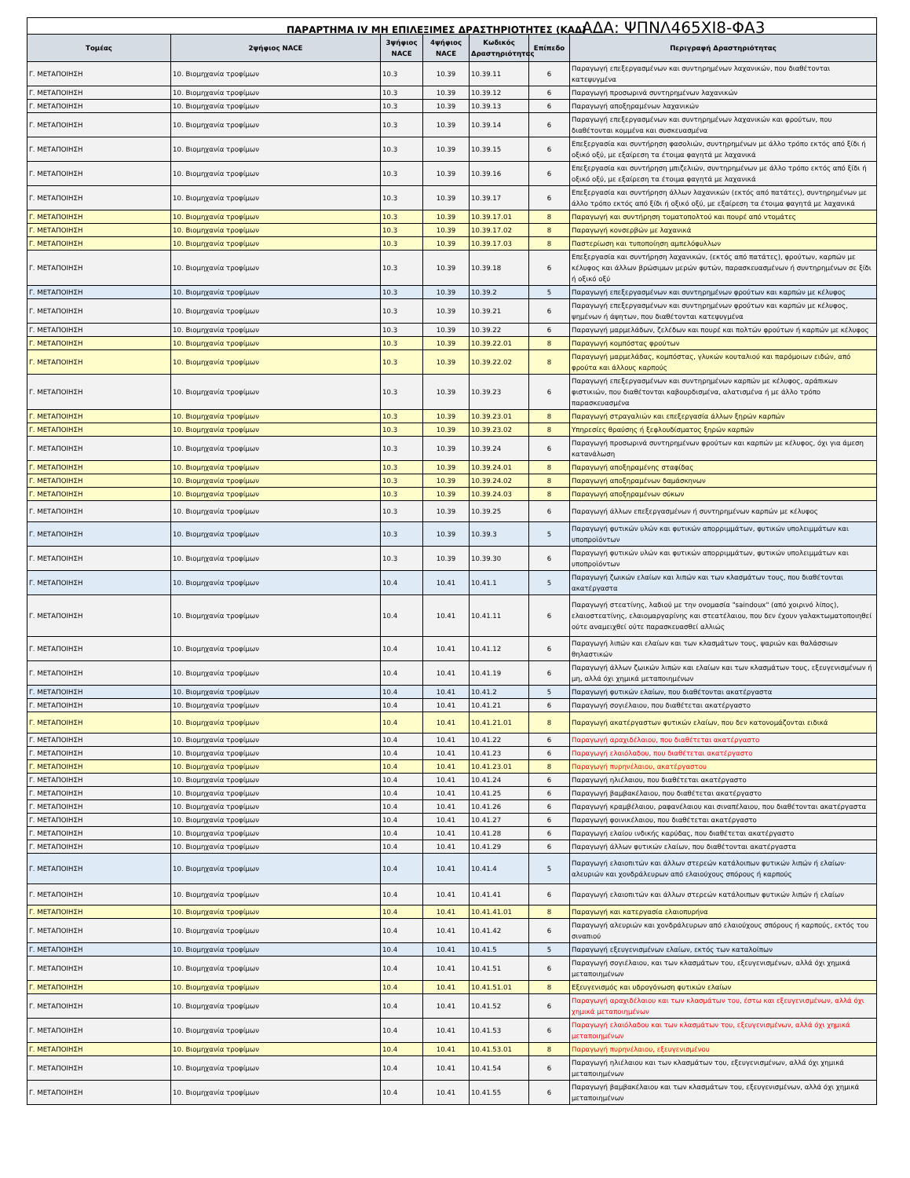ΠΑΡΑΡΤΗΜΑ IV ΜΗ ΕΠΙΛΕΞΙΜΕΣ ΔΡΑΣΤΗΡΙΟΤΗΤΕΣ (ΚΑΔ) ΑΔΑ: ΨΠΝΛ465ΧΙ8-ΦΑ3
| Τομέας | 2ψήφιος NACE | 3ψήφιος NACE | 4ψήφιος NACE | Κωδικός Δραστηριότητας | Επίπεδο | Περιγραφή Δραστηριότητας |
| --- | --- | --- | --- | --- | --- | --- |
| Γ. ΜΕΤΑΠΟΙΗΣΗ | 10. Βιομηχανία τροφίμων | 10.3 | 10.39 | 10.39.11 | 6 | Παραγωγή επεξεργασμένων και συντηρημένων λαχανικών, που διαθέτονται κατεψυγμένα |
| Γ. ΜΕΤΑΠΟΙΗΣΗ | 10. Βιομηχανία τροφίμων | 10.3 | 10.39 | 10.39.12 | 6 | Παραγωγή προσωρινά συντηρημένων λαχανικών |
| Γ. ΜΕΤΑΠΟΙΗΣΗ | 10. Βιομηχανία τροφίμων | 10.3 | 10.39 | 10.39.13 | 6 | Παραγωγή αποξηραμένων λαχανικών |
| Γ. ΜΕΤΑΠΟΙΗΣΗ | 10. Βιομηχανία τροφίμων | 10.3 | 10.39 | 10.39.14 | 6 | Παραγωγή επεξεργασμένων και συντηρημένων λαχανικών και φρούτων, που διαθέτονται κομμένα και συσκευασμένα |
| Γ. ΜΕΤΑΠΟΙΗΣΗ | 10. Βιομηχανία τροφίμων | 10.3 | 10.39 | 10.39.15 | 6 | Επεξεργασία και συντήρηση φασολιών, συντηρημένων με άλλο τρόπο εκτός από ξίδι ή οξικό οξύ, με εξαίρεση τα έτοιμα φαγητά με λαχανικά |
| Γ. ΜΕΤΑΠΟΙΗΣΗ | 10. Βιομηχανία τροφίμων | 10.3 | 10.39 | 10.39.16 | 6 | Επεξεργασία και συντήρηση μπιζελιών, συντηρημένων με άλλο τρόπο εκτός από ξίδι ή οξικό οξύ, με εξαίρεση τα έτοιμα φαγητά με λαχανικά |
| Γ. ΜΕΤΑΠΟΙΗΣΗ | 10. Βιομηχανία τροφίμων | 10.3 | 10.39 | 10.39.17 | 6 | Επεξεργασία και συντήρηση άλλων λαχανικών (εκτός από πατάτες), συντηρημένων με άλλο τρόπο εκτός από ξίδι ή οξικό οξύ, με εξαίρεση τα έτοιμα φαγητά με λαχανικά |
| Γ. ΜΕΤΑΠΟΙΗΣΗ | 10. Βιομηχανία τροφίμων | 10.3 | 10.39 | 10.39.17.01 | 8 | Παραγωγή και συντήρηση τοματοπολτού και πουρέ από ντομάτες |
| Γ. ΜΕΤΑΠΟΙΗΣΗ | 10. Βιομηχανία τροφίμων | 10.3 | 10.39 | 10.39.17.02 | 8 | Παραγωγή κονσερβών με λαχανικά |
| Γ. ΜΕΤΑΠΟΙΗΣΗ | 10. Βιομηχανία τροφίμων | 10.3 | 10.39 | 10.39.17.03 | 8 | Παστερίωση και τυποποίηση αμπελόφυλλων |
| Γ. ΜΕΤΑΠΟΙΗΣΗ | 10. Βιομηχανία τροφίμων | 10.3 | 10.39 | 10.39.18 | 6 | Επεξεργασία και συντήρηση λαχανικών, (εκτός από πατάτες), φρούτων, καρπών με κέλυφος και άλλων βρώσιμων μερών φυτών, παρασκευασμένων ή συντηρημένων σε ξίδι ή οξικό οξύ |
| Γ. ΜΕΤΑΠΟΙΗΣΗ | 10. Βιομηχανία τροφίμων | 10.3 | 10.39 | 10.39.2 | 5 | Παραγωγή επεξεργασμένων και συντηρημένων φρούτων και καρπών με κέλυφος |
| Γ. ΜΕΤΑΠΟΙΗΣΗ | 10. Βιομηχανία τροφίμων | 10.3 | 10.39 | 10.39.21 | 6 | Παραγωγή επεξεργασμένων και συντηρημένων φρούτων και καρπών με κέλυφος, ψημένων ή άψητων, που διαθέτονται κατεψυγμένα |
| Γ. ΜΕΤΑΠΟΙΗΣΗ | 10. Βιομηχανία τροφίμων | 10.3 | 10.39 | 10.39.22 | 6 | Παραγωγή μαρμελάδων, ζελέδων και πουρέ και πολτών φρούτων ή καρπών με κέλυφος |
| Γ. ΜΕΤΑΠΟΙΗΣΗ | 10. Βιομηχανία τροφίμων | 10.3 | 10.39 | 10.39.22.01 | 8 | Παραγωγή κομπόστας φρούτων |
| Γ. ΜΕΤΑΠΟΙΗΣΗ | 10. Βιομηχανία τροφίμων | 10.3 | 10.39 | 10.39.22.02 | 8 | Παραγωγή μαρμελάδας, κομπόστας, γλυκών κουταλιού και παρόμοιων ειδών, από φρούτα και άλλους καρπούς |
| Γ. ΜΕΤΑΠΟΙΗΣΗ | 10. Βιομηχανία τροφίμων | 10.3 | 10.39 | 10.39.23 | 6 | Παραγωγή επεξεργασμένων και συντηρημένων καρπών με κέλυφος, αράπικων φιστικιών, που διαθέτονται καβουρδισμένα, αλατισμένα ή με άλλο τρόπο παρασκευασμένα |
| Γ. ΜΕΤΑΠΟΙΗΣΗ | 10. Βιομηχανία τροφίμων | 10.3 | 10.39 | 10.39.23.01 | 8 | Παραγωγή στραγαλιών και επεξεργασία άλλων ξηρών καρπών |
| Γ. ΜΕΤΑΠΟΙΗΣΗ | 10. Βιομηχανία τροφίμων | 10.3 | 10.39 | 10.39.23.02 | 8 | Υπηρεσίες θραύσης ή ξεφλουδίσματος ξηρών καρπών |
| Γ. ΜΕΤΑΠΟΙΗΣΗ | 10. Βιομηχανία τροφίμων | 10.3 | 10.39 | 10.39.24 | 6 | Παραγωγή προσωρινά συντηρημένων φρούτων και καρπών με κέλυφος, όχι για άμεση κατανάλωση |
| Γ. ΜΕΤΑΠΟΙΗΣΗ | 10. Βιομηχανία τροφίμων | 10.3 | 10.39 | 10.39.24.01 | 8 | Παραγωγή αποξηραμένης σταφίδας |
| Γ. ΜΕΤΑΠΟΙΗΣΗ | 10. Βιομηχανία τροφίμων | 10.3 | 10.39 | 10.39.24.02 | 8 | Παραγωγή αποξηραμένων δαμάσκηνων |
| Γ. ΜΕΤΑΠΟΙΗΣΗ | 10. Βιομηχανία τροφίμων | 10.3 | 10.39 | 10.39.24.03 | 8 | Παραγωγή αποξηραμένων σύκων |
| Γ. ΜΕΤΑΠΟΙΗΣΗ | 10. Βιομηχανία τροφίμων | 10.3 | 10.39 | 10.39.25 | 6 | Παραγωγή άλλων επεξεργασμένων ή συντηρημένων καρπών με κέλυφος |
| Γ. ΜΕΤΑΠΟΙΗΣΗ | 10. Βιομηχανία τροφίμων | 10.3 | 10.39 | 10.39.3 | 5 | Παραγωγή φυτικών υλών και φυτικών απορριμμάτων, φυτικών υπολειμμάτων και υποπροϊόντων |
| Γ. ΜΕΤΑΠΟΙΗΣΗ | 10. Βιομηχανία τροφίμων | 10.3 | 10.39 | 10.39.30 | 6 | Παραγωγή φυτικών υλών και φυτικών απορριμμάτων, φυτικών υπολειμμάτων και υποπροϊόντων |
| Γ. ΜΕΤΑΠΟΙΗΣΗ | 10. Βιομηχανία τροφίμων | 10.4 | 10.41 | 10.41.1 | 5 | Παραγωγή ζωικών ελαίων και λιπών και των κλασμάτων τους, που διαθέτονται ακατέργαστα |
| Γ. ΜΕΤΑΠΟΙΗΣΗ | 10. Βιομηχανία τροφίμων | 10.4 | 10.41 | 10.41.11 | 6 | Παραγωγή στεατίνης, λαδιού με την ονομασία "saindoux" (από χοιρινό λίπος), ελαιοστεατίνης, ελαιομαργαρίνης και στεατέλαιου, που δεν έχουν γαλακτωματοποιηθεί ούτε αναμειχθεί ούτε παρασκευασθεί αλλιώς |
| Γ. ΜΕΤΑΠΟΙΗΣΗ | 10. Βιομηχανία τροφίμων | 10.4 | 10.41 | 10.41.12 | 6 | Παραγωγή λιπών και ελαίων και των κλασμάτων τους, ψαριών και θαλάσσιων θηλαστικών |
| Γ. ΜΕΤΑΠΟΙΗΣΗ | 10. Βιομηχανία τροφίμων | 10.4 | 10.41 | 10.41.19 | 6 | Παραγωγή άλλων ζωικών λιπών και ελαίων και των κλασμάτων τους, εξευγενισμένων ή μη, αλλά όχι χημικά μεταποιημένων |
| Γ. ΜΕΤΑΠΟΙΗΣΗ | 10. Βιομηχανία τροφίμων | 10.4 | 10.41 | 10.41.2 | 5 | Παραγωγή φυτικών ελαίων, που διαθέτονται ακατέργαστα |
| Γ. ΜΕΤΑΠΟΙΗΣΗ | 10. Βιομηχανία τροφίμων | 10.4 | 10.41 | 10.41.21 | 6 | Παραγωγή σογιέλαιου, που διαθέτεται ακατέργαστο |
| Γ. ΜΕΤΑΠΟΙΗΣΗ | 10. Βιομηχανία τροφίμων | 10.4 | 10.41 | 10.41.21.01 | 8 | Παραγωγή ακατέργαστων φυτικών ελαίων, που δεν κατονομάζονται ειδικά |
| Γ. ΜΕΤΑΠΟΙΗΣΗ | 10. Βιομηχανία τροφίμων | 10.4 | 10.41 | 10.41.22 | 6 | Παραγωγή αραχιδέλαιου, που διαθέτεται ακατέργαστο |
| Γ. ΜΕΤΑΠΟΙΗΣΗ | 10. Βιομηχανία τροφίμων | 10.4 | 10.41 | 10.41.23 | 6 | Παραγωγή ελαιόλαδου, που διαθέτεται ακατέργαστο |
| Γ. ΜΕΤΑΠΟΙΗΣΗ | 10. Βιομηχανία τροφίμων | 10.4 | 10.41 | 10.41.23.01 | 8 | Παραγωγή πυρηνέλαιου, ακατέργαστου |
| Γ. ΜΕΤΑΠΟΙΗΣΗ | 10. Βιομηχανία τροφίμων | 10.4 | 10.41 | 10.41.24 | 6 | Παραγωγή ηλιέλαιου, που διαθέτεται ακατέργαστο |
| Γ. ΜΕΤΑΠΟΙΗΣΗ | 10. Βιομηχανία τροφίμων | 10.4 | 10.41 | 10.41.25 | 6 | Παραγωγή βαμβακέλαιου, που διαθέτεται ακατέργαστο |
| Γ. ΜΕΤΑΠΟΙΗΣΗ | 10. Βιομηχανία τροφίμων | 10.4 | 10.41 | 10.41.26 | 6 | Παραγωγή κραμβέλαιου, ραφανέλαιου και σιναπέλαιου, που διαθέτονται ακατέργαστα |
| Γ. ΜΕΤΑΠΟΙΗΣΗ | 10. Βιομηχανία τροφίμων | 10.4 | 10.41 | 10.41.27 | 6 | Παραγωγή φοινικέλαιου, που διαθέτεται ακατέργαστο |
| Γ. ΜΕΤΑΠΟΙΗΣΗ | 10. Βιομηχανία τροφίμων | 10.4 | 10.41 | 10.41.28 | 6 | Παραγωγή ελαίου ινδικής καρύδας, που διαθέτεται ακατέργαστο |
| Γ. ΜΕΤΑΠΟΙΗΣΗ | 10. Βιομηχανία τροφίμων | 10.4 | 10.41 | 10.41.29 | 6 | Παραγωγή άλλων φυτικών ελαίων, που διαθέτονται ακατέργαστα |
| Γ. ΜΕΤΑΠΟΙΗΣΗ | 10. Βιομηχανία τροφίμων | 10.4 | 10.41 | 10.41.4 | 5 | Παραγωγή ελαιοπιτών και άλλων στερεών κατάλοιπων φυτικών λιπών ή ελαίων· αλευριών και χονδράλευρων από ελαιούχους σπόρους ή καρπούς |
| Γ. ΜΕΤΑΠΟΙΗΣΗ | 10. Βιομηχανία τροφίμων | 10.4 | 10.41 | 10.41.41 | 6 | Παραγωγή ελαιοπιτών και άλλων στερεών κατάλοιπων φυτικών λιπών ή ελαίων |
| Γ. ΜΕΤΑΠΟΙΗΣΗ | 10. Βιομηχανία τροφίμων | 10.4 | 10.41 | 10.41.41.01 | 8 | Παραγωγή και κατεργασία ελαιοπυρήνα |
| Γ. ΜΕΤΑΠΟΙΗΣΗ | 10. Βιομηχανία τροφίμων | 10.4 | 10.41 | 10.41.42 | 6 | Παραγωγή αλευριών και χονδράλευρων από ελαιούχους σπόρους ή καρπούς, εκτός του σιναπιού |
| Γ. ΜΕΤΑΠΟΙΗΣΗ | 10. Βιομηχανία τροφίμων | 10.4 | 10.41 | 10.41.5 | 5 | Παραγωγή εξευγενισμένων ελαίων, εκτός των καταλοίπων |
| Γ. ΜΕΤΑΠΟΙΗΣΗ | 10. Βιομηχανία τροφίμων | 10.4 | 10.41 | 10.41.51 | 6 | Παραγωγή σογιέλαιου, και των κλασμάτων του, εξευγενισμένων, αλλά όχι χημικά μεταποιημένων |
| Γ. ΜΕΤΑΠΟΙΗΣΗ | 10. Βιομηχανία τροφίμων | 10.4 | 10.41 | 10.41.51.01 | 8 | Εξευγενισμός και υδρογόνωση φυτικών ελαίων |
| Γ. ΜΕΤΑΠΟΙΗΣΗ | 10. Βιομηχανία τροφίμων | 10.4 | 10.41 | 10.41.52 | 6 | Παραγωγή αραχιδέλαιου και των κλασμάτων του, έστω και εξευγενισμένων, αλλά όχι χημικά μεταποιημένων |
| Γ. ΜΕΤΑΠΟΙΗΣΗ | 10. Βιομηχανία τροφίμων | 10.4 | 10.41 | 10.41.53 | 6 | Παραγωγή ελαιόλαδου και των κλασμάτων του, εξευγενισμένων, αλλά όχι χημικά μεταποιημένων |
| Γ. ΜΕΤΑΠΟΙΗΣΗ | 10. Βιομηχανία τροφίμων | 10.4 | 10.41 | 10.41.53.01 | 8 | Παραγωγή πυρηνέλαιου, εξευγενισμένου |
| Γ. ΜΕΤΑΠΟΙΗΣΗ | 10. Βιομηχανία τροφίμων | 10.4 | 10.41 | 10.41.54 | 6 | Παραγωγή ηλιέλαιου και των κλασμάτων του, εξευγενισμένων, αλλά όχι χημικά μεταποιημένων |
| Γ. ΜΕΤΑΠΟΙΗΣΗ | 10. Βιομηχανία τροφίμων | 10.4 | 10.41 | 10.41.55 | 6 | Παραγωγή βαμβακέλαιου και των κλασμάτων του, εξευγενισμένων, αλλά όχι χημικά μεταποιημένων |